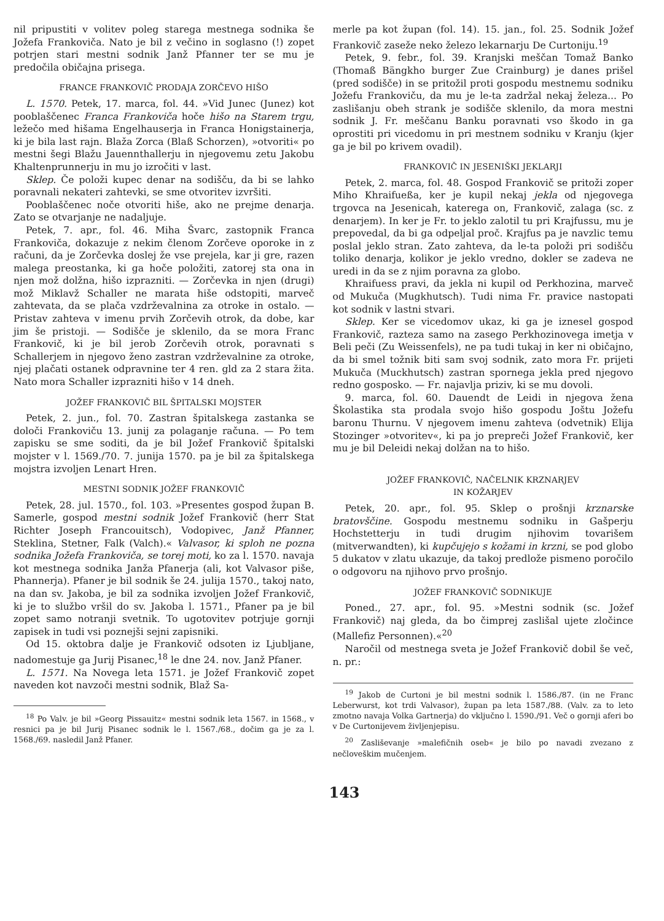nil pripustiti v volitev poleg starega mestnega sodnika še Jožefa Frankoviča. Nato je bil z večino in soglasno (!) zopet potrjen stari mestni sodnik Janž Pfanner ter se mu je predočila običajna prisega.
FRANCE FRANKOVIČ PRODAJA ZORČEVO HIŠO
L. 1570. Petek, 17. marca, fol. 44. »Vid Junec (Junez) kot pooblaščenec Franca Frankoviča hoče hišo na Starem trgu, ležečo med hišama Engelhauserja in Franca Honigstainerja, ki je bila last rajn. Blaža Zorca (Blaß Schorzen), »otvoriti« po mestni šegi Blažu Jauennthallerju in njegovemu zetu Jakobu Khaltenprunnerju in mu jo izročiti v last.
Sklep. Če položi kupec denar na sodišču, da bi se lahko poravnali nekateri zahtevki, se sme otvoritev izvršiti.
Pooblaščenec noče otvoriti hiše, ako ne prejme denarja. Zato se otvarjanje ne nadaljuje.
Petek, 7. apr., fol. 46. Miha Švarc, zastopnik Franca Frankoviča, dokazuje z nekim členom Zorčeve oporoke in z računi, da je Zorčevka doslej že vse prejela, kar ji gre, razen malega preostanka, ki ga hoče položiti, zatorej sta ona in njen mož dolžna, hišo izprazniti. — Zorčevka in njen (drugi) mož Miklavž Schaller ne marata hiše odstopiti, marveč zahtevata, da se plača vzdrževalnina za otroke in ostalo. — Pristav zahteva v imenu prvih Zorčevih otrok, da dobe, kar jim še pristoji. — Sodišče je sklenilo, da se mora Franc Frankovič, ki je bil jerob Zorčevih otrok, poravnati s Schallerjem in njegovo ženo zastran vzdrževalnine za otroke, njej plačati ostanek odpravnine ter 4 ren. gld za 2 stara žita. Nato mora Schaller izprazniti hišo v 14 dneh.
JOŽEF FRANKOVIČ BIL ŠPITALSKI MOJSTER
Petek, 2. jun., fol. 70. Zastran špitalskega zastanka se določi Frankoviču 13. junij za polaganje računa. — Po tem zapisku se sme soditi, da je bil Jožef Frankovič špitalski mojster v l. 1569./70. 7. junija 1570. pa je bil za špitalskega mojstra izvoljen Lenart Hren.
MESTNI SODNIK JOŽEF FRANKOVIČ
Petek, 28. jul. 1570., fol. 103. »Presentes gospod župan B. Samerle, gospod mestni sodnik Jožef Frankovič (herr Stat Richter Joseph Francouitsch), Vodopivec, Janž Pfanner, Steklina, Stetner, Falk (Valch).« Valvasor, ki sploh ne pozna sodnika Jožefa Frankoviča, se torej moti, ko za l. 1570. navaja kot mestnega sodnika Janža Pfanerja (ali, kot Valvasor piše, Phannerja). Pfaner je bil sodnik še 24. julija 1570., takoj nato, na dan sv. Jakoba, je bil za sodnika izvoljen Jožef Frankovič, ki je to službo vršil do sv. Jakoba l. 1571., Pfaner pa je bil zopet samo notranji svetnik. To ugotovitev potrjuje gornji zapisek in tudi vsi poznejši sejni zapisniki.
Od 15. oktobra dalje je Frankovič odsoten iz Ljubljane, nadomestuje ga Jurij Pisanec,<sup>18</sup> le dne 24. nov. Janž Pfaner.
L. 1571. Na Novega leta 1571. je Jožef Frankovič zopet naveden kot navzoči mestni sodnik, Blaž Sa-
<sup>18</sup> Po Valv. je bil »Georg Pissauitz« mestni sodnik leta 1567. in 1568., v resnici pa je bil Jurij Pisanec sodnik le l. 1567./68., dočim ga je za l. 1568./69. nasledil Janž Pfaner.
merle pa kot župan (fol. 14). 15. jan., fol. 25. Sodnik Jožef Frankovič zaseže neko železo lekarnarju De Curtoniju.<sup>19</sup>
Petek, 9. febr., fol. 39. Kranjski meščan Tomaž Banko (Thomaß Bängkho burger Zue Crainburg) je danes prišel (pred sodišče) in se pritožil proti gospodu mestnemu sodniku Jožefu Frankoviču, da mu je le-ta zadržal nekaj železa... Po zaslišanju obeh strank je sodišče sklenilo, da mora mestni sodnik J. Fr. meščanu Banku poravnati vso škodo in ga oprostiti pri vicedomu in pri mestnem sodniku v Kranju (kjer ga je bil po krivem ovadil).
FRANKOVIČ IN JESENIŠKI JEKLARJI
Petek, 2. marca, fol. 48. Gospod Frankovič se pritoži zoper Miho Khraifueßa, ker je kupil nekaj jekla od njegovega trgovca na Jesenicah, katerega on, Frankovič, zalaga (sc. z denarjem). In ker je Fr. to jeklo zalotil tu pri Krajfussu, mu je prepovedal, da bi ga odpeljal proč. Krajfus pa je navzlic temu poslal jeklo stran. Zato zahteva, da le-ta položi pri sodišču toliko denarja, kolikor je jeklo vredno, dokler se zadeva ne uredi in da se z njim poravna za globo.
Khraifuess pravi, da jekla ni kupil od Perkhozina, marveč od Mukuča (Mugkhutsch). Tudi nima Fr. pravice nastopati kot sodnik v lastni stvari.
Sklep. Ker se vicedomov ukaz, ki ga je iznesel gospod Frankovič, razteza samo na zasego Perkhozinovega imetja v Beli peči (Zu Weissenfels), ne pa tudi tukaj in ker ni običajno, da bi smel tožnik biti sam svoj sodnik, zato mora Fr. prijeti Mukuča (Muckhutsch) zastran spornega jekla pred njegovo redno gosposko. — Fr. najavlja priziv, ki se mu dovoli.
9. marca, fol. 60. Dauendt de Leidi in njegova žena Školastika sta prodala svojo hišo gospodu Joštu Jožefu baronu Thurnu. V njegovem imenu zahteva (odvetnik) Elija Stozinger »otvoritev«, ki pa jo prepreči Jožef Frankovič, ker mu je bil Deleidi nekaj dolžan na to hišo.
JOŽEF FRANKOVIČ, NAČELNIK KRZNARJEV
IN KOŽARJEV
Petek, 20. apr., fol. 95. Sklep o prošnji krznarske bratovščine. Gospodu mestnemu sodniku in Gašperju Hochstetterju in tudi drugim njihovim tovarišem (mitverwandten), ki kupčujejo s kožami in krzni, se pod globo 5 dukatov v zlatu ukazuje, da takoj predlože pismeno poročilo o odgovoru na njihovo prvo prošnjo.
JOŽEF FRANKOVIČ SODNIKUJE
Poned., 27. apr., fol. 95. »Mestni sodnik (sc. Jožef Frankovič) naj gleda, da bo čimprej zaslišal ujete zločince (Mallefiz Personnen).«<sup>20</sup>
Naročil od mestnega sveta je Jožef Frankovič dobil še več, n. pr.:
<sup>19</sup> Jakob de Curtoni je bil mestni sodnik l. 1586./87. (in ne Franc Leberwurst, kot trdi Valvasor), župan pa leta 1587./88. (Valv. za to leto zmotno navaja Volka Gartnerja) do vključno l. 1590./91. Več o gornji aferi bo v De Curtonijevem življenjepisu.
<sup>20</sup> Zasliševanje »malefičnih oseb« je bilo po navadi zvezano z nečloveškim mučenjem.
143